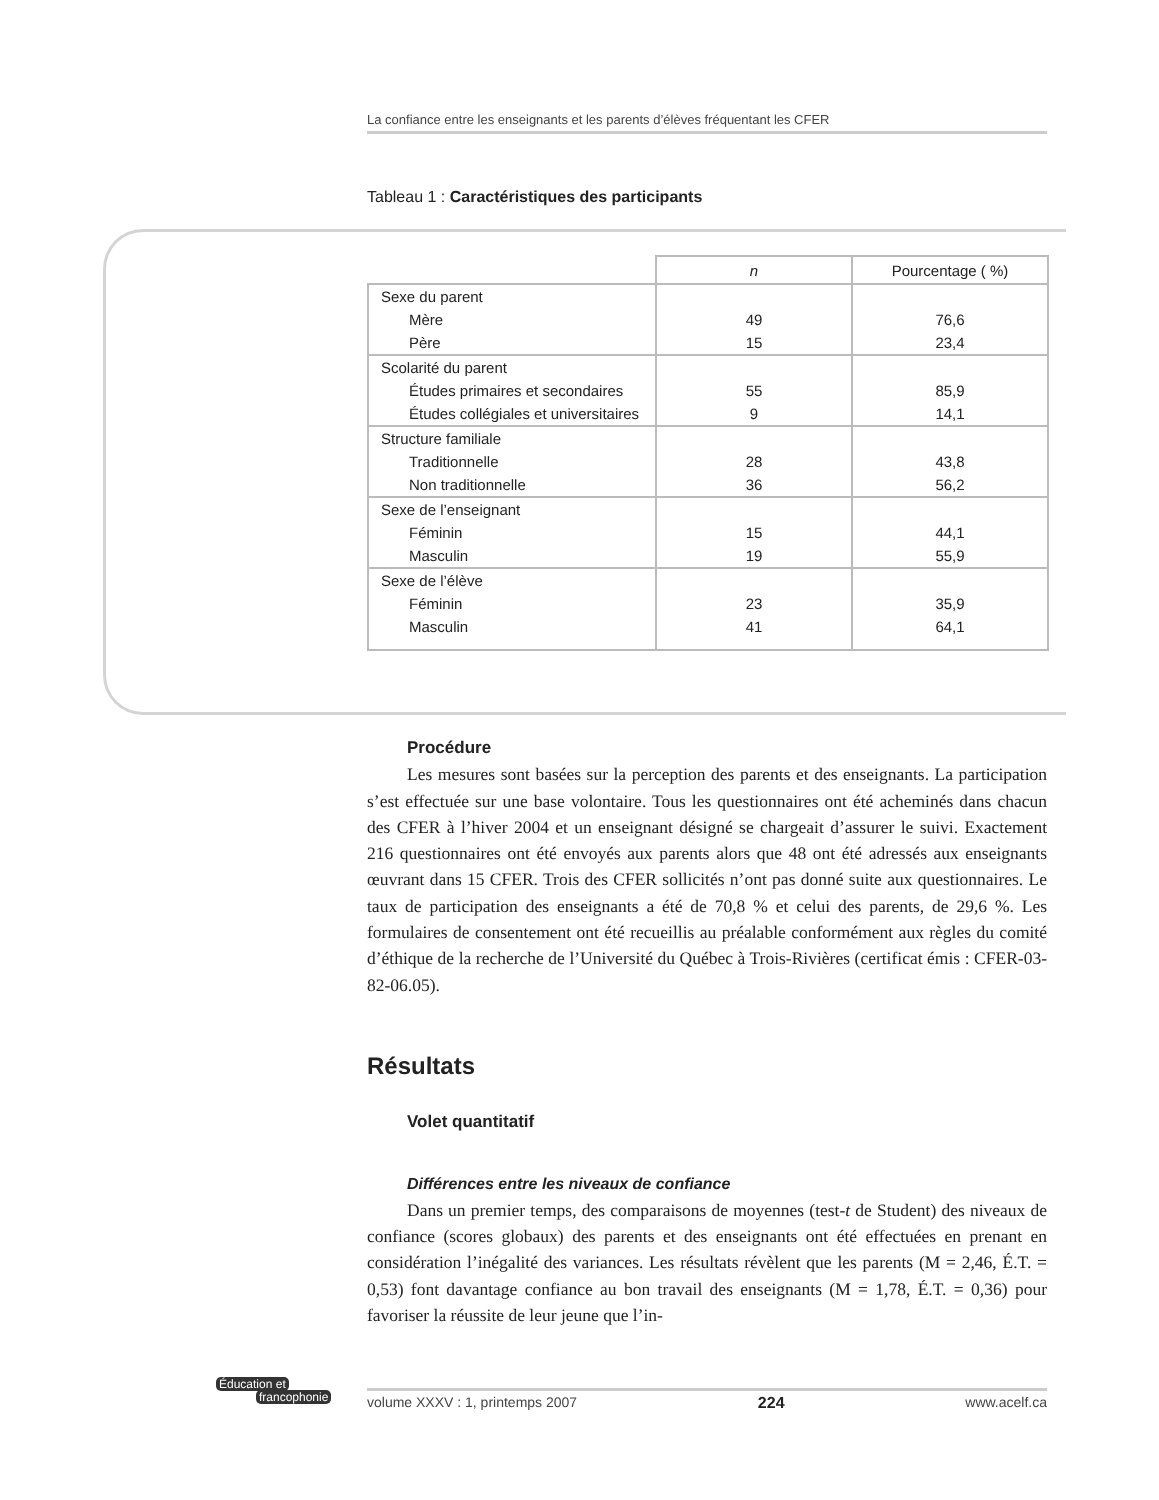La confiance entre les enseignants et les parents d’élèves fréquentant les CFER
Tableau 1 : Caractéristiques des participants
| | n | Pourcentage ( %) |
| --- | --- | --- |
| Sexe du parent | | |
| Mère | 49 | 76,6 |
| Père | 15 | 23,4 |
| Scolarité du parent | | |
| Études primaires et secondaires | 55 | 85,9 |
| Études collégiales et universitaires | 9 | 14,1 |
| Structure familiale | | |
| Traditionnelle | 28 | 43,8 |
| Non traditionnelle | 36 | 56,2 |
| Sexe de l’enseignant | | |
| Féminin | 15 | 44,1 |
| Masculin | 19 | 55,9 |
| Sexe de l’élève | | |
| Féminin | 23 | 35,9 |
| Masculin | 41 | 64,1 |
Procédure
Les mesures sont basées sur la perception des parents et des enseignants. La participation s’est effectuée sur une base volontaire. Tous les questionnaires ont été acheminés dans chacun des CFER à l’hiver 2004 et un enseignant désigné se chargeait d’assurer le suivi. Exactement 216 questionnaires ont été envoyés aux parents alors que 48 ont été adressés aux enseignants œuvrant dans 15 CFER. Trois des CFER sollicités n’ont pas donné suite aux questionnaires. Le taux de participation des enseignants a été de 70,8 % et celui des parents, de 29,6 %. Les formulaires de consentement ont été recueillis au préalable conformément aux règles du comité d’éthique de la recherche de l’Université du Québec à Trois-Rivières (certificat émis : CFER-03-82-06.05).
Résultats
Volet quantitatif
Différences entre les niveaux de confiance
Dans un premier temps, des comparaisons de moyennes (test-t de Student) des niveaux de confiance (scores globaux) des parents et des enseignants ont été effectuées en prenant en considération l’inégalité des variances. Les résultats révèlent que les parents (M = 2,46, É.T. = 0,53) font davantage confiance au bon travail des enseignants (M = 1,78, É.T. = 0,36) pour favoriser la réussite de leur jeune que l’in-
Éducation et
francophonie
volume XXXV : 1, printemps 2007 224 www.acelf.ca